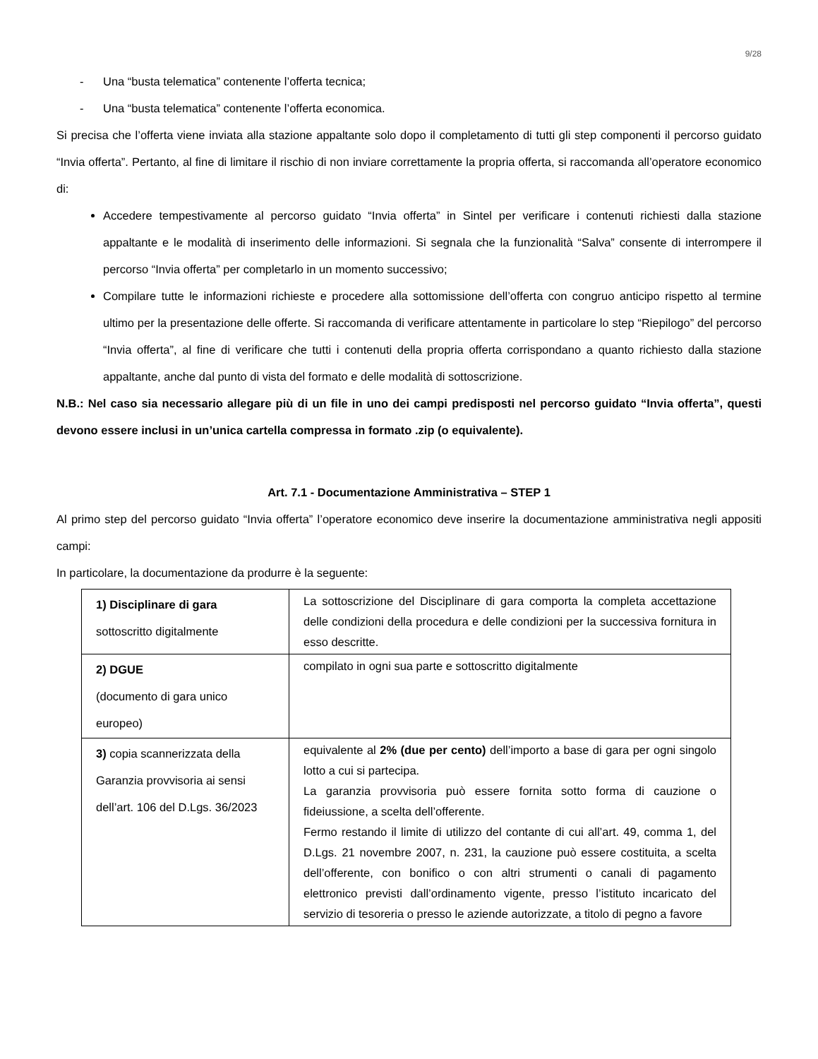9/28
- Una “busta telematica” contenente l’offerta tecnica;
- Una “busta telematica” contenente l’offerta economica.
Si precisa che l’offerta viene inviata alla stazione appaltante solo dopo il completamento di tutti gli step componenti il percorso guidato “Invia offerta”. Pertanto, al fine di limitare il rischio di non inviare correttamente la propria offerta, si raccomanda all’operatore economico di:
Accedere tempestivamente al percorso guidato “Invia offerta” in Sintel per verificare i contenuti richiesti dalla stazione appaltante e le modalità di inserimento delle informazioni. Si segnala che la funzionalità “Salva” consente di interrompere il percorso “Invia offerta” per completarlo in un momento successivo;
Compilare tutte le informazioni richieste e procedere alla sottomissione dell’offerta con congruo anticipo rispetto al termine ultimo per la presentazione delle offerte. Si raccomanda di verificare attentamente in particolare lo step “Riepilogo” del percorso “Invia offerta”, al fine di verificare che tutti i contenuti della propria offerta corrispondano a quanto richiesto dalla stazione appaltante, anche dal punto di vista del formato e delle modalità di sottoscrizione.
N.B.: Nel caso sia necessario allegare più di un file in uno dei campi predisposti nel percorso guidato “Invia offerta”, questi devono essere inclusi in un’unica cartella compressa in formato .zip (o equivalente).
Art. 7.1 - Documentazione Amministrativa – STEP 1
Al primo step del percorso guidato “Invia offerta” l’operatore economico deve inserire la documentazione amministrativa negli appositi campi:
In particolare, la documentazione da produrre è la seguente:
| 1) Disciplinare di gara sottoscritto digitalmente | La sottoscrizione del Disciplinare di gara comporta la completa accettazione delle condizioni della procedura e delle condizioni per la successiva fornitura in esso descritte. |
| 2) DGUE (documento di gara unico europeo) | compilato in ogni sua parte e sottoscritto digitalmente |
| 3) copia scannerizzata della Garanzia provvisoria ai sensi dell’art. 106 del D.Lgs. 36/2023 | equivalente al 2% (due per cento) dell’importo a base di gara per ogni singolo lotto a cui si partecipa. La garanzia provvisoria può essere fornita sotto forma di cauzione o fideiussione, a scelta dell’offerente. Fermo restando il limite di utilizzo del contante di cui all’art. 49, comma 1, del D.Lgs. 21 novembre 2007, n. 231, la cauzione può essere costituita, a scelta dell’offerente, con bonifico o con altri strumenti o canali di pagamento elettronico previsti dall’ordinamento vigente, presso l’istituto incaricato del servizio di tesoreria o presso le aziende autorizzate, a titolo di pegno a favore |